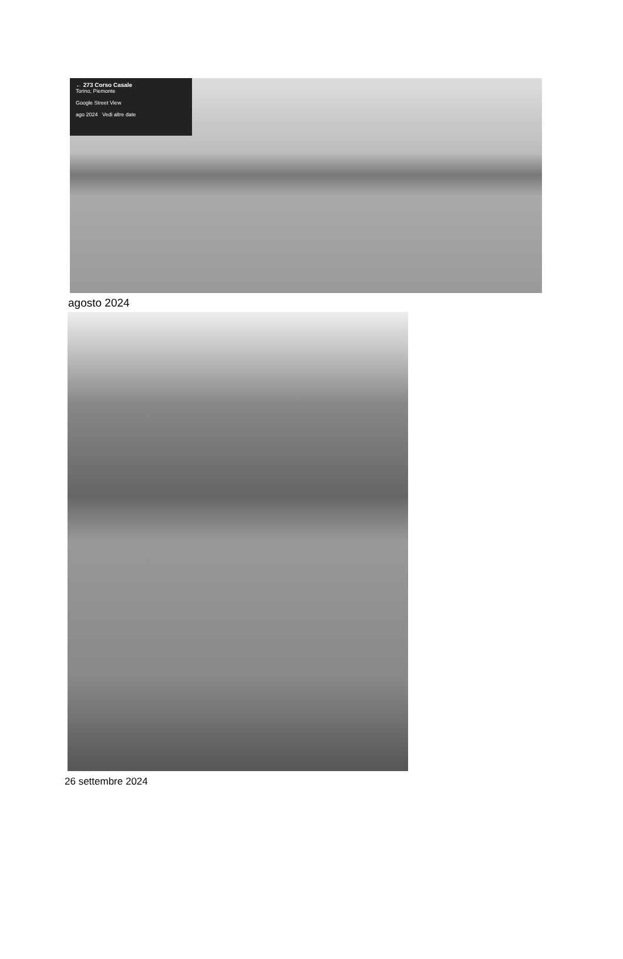← 273 Corso Casale
Torino, Piemonte
Google Street View
ago 2024 Vedi altre date
agosto 2024
26 settembre 2024